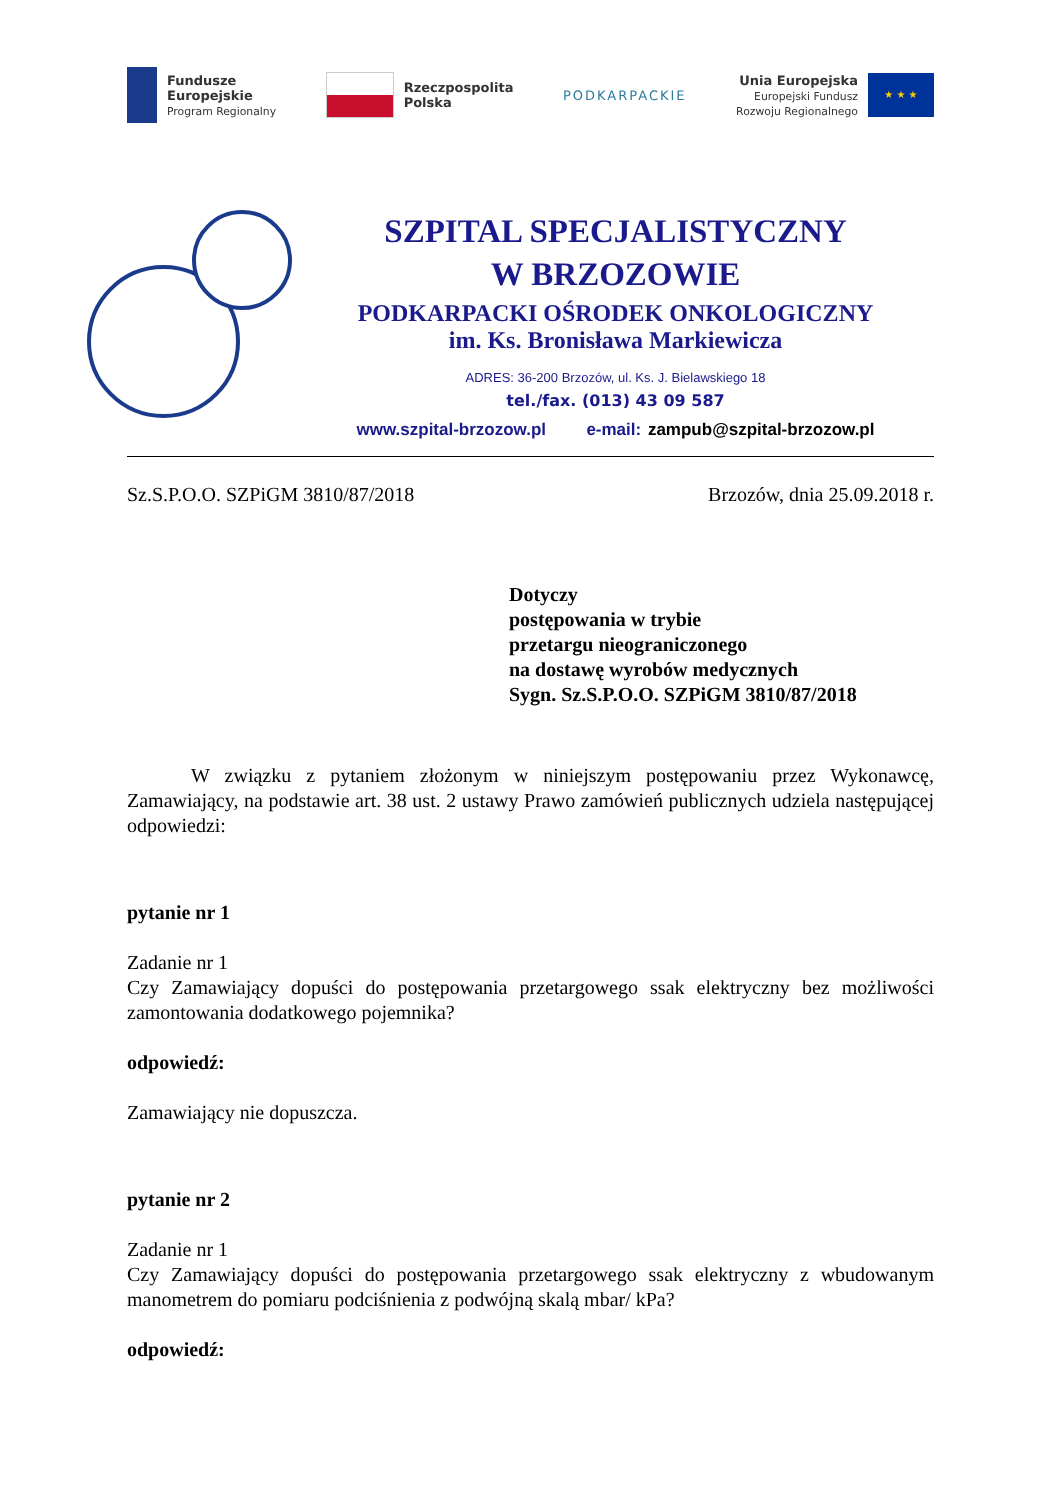Fundusze
Europejskie
Program Regionalny
Rzeczpospolita
Polska
PODKARPACKIE
Unia Europejska
Europejski Fundusz
Rozwoju Regionalnego
★ ★ ★
SZPITAL SPECJALISTYCZNY
W BRZOZOWIE
PODKARPACKI OŚRODEK ONKOLOGICZNY
im. Ks. Bronisława Markiewicza
ADRES: 36-200 Brzozów, ul. Ks. J. Bielawskiego 18
tel./fax. (013) 43 09 587
www.szpital-brzozow.pl e-mail: zampub@szpital-brzozow.pl
Sz.S.P.O.O. SZPiGM 3810/87/2018 Brzozów, dnia 25.09.2018 r.
Dotyczy
postępowania w trybie
przetargu nieograniczonego
na dostawę wyrobów medycznych
Sygn. Sz.S.P.O.O. SZPiGM 3810/87/2018
W związku z pytaniem złożonym w niniejszym postępowaniu przez Wykonawcę, Zamawiający, na podstawie art. 38 ust. 2 ustawy Prawo zamówień publicznych udziela następującej odpowiedzi:
pytanie nr 1
Zadanie nr 1
Czy Zamawiający dopuści do postępowania przetargowego ssak elektryczny bez możliwości zamontowania dodatkowego pojemnika?
odpowiedź:
Zamawiający nie dopuszcza.
pytanie nr 2
Zadanie nr 1
Czy Zamawiający dopuści do postępowania przetargowego ssak elektryczny z wbudowanym manometrem do pomiaru podciśnienia z podwójną skalą mbar/ kPa?
odpowiedź: